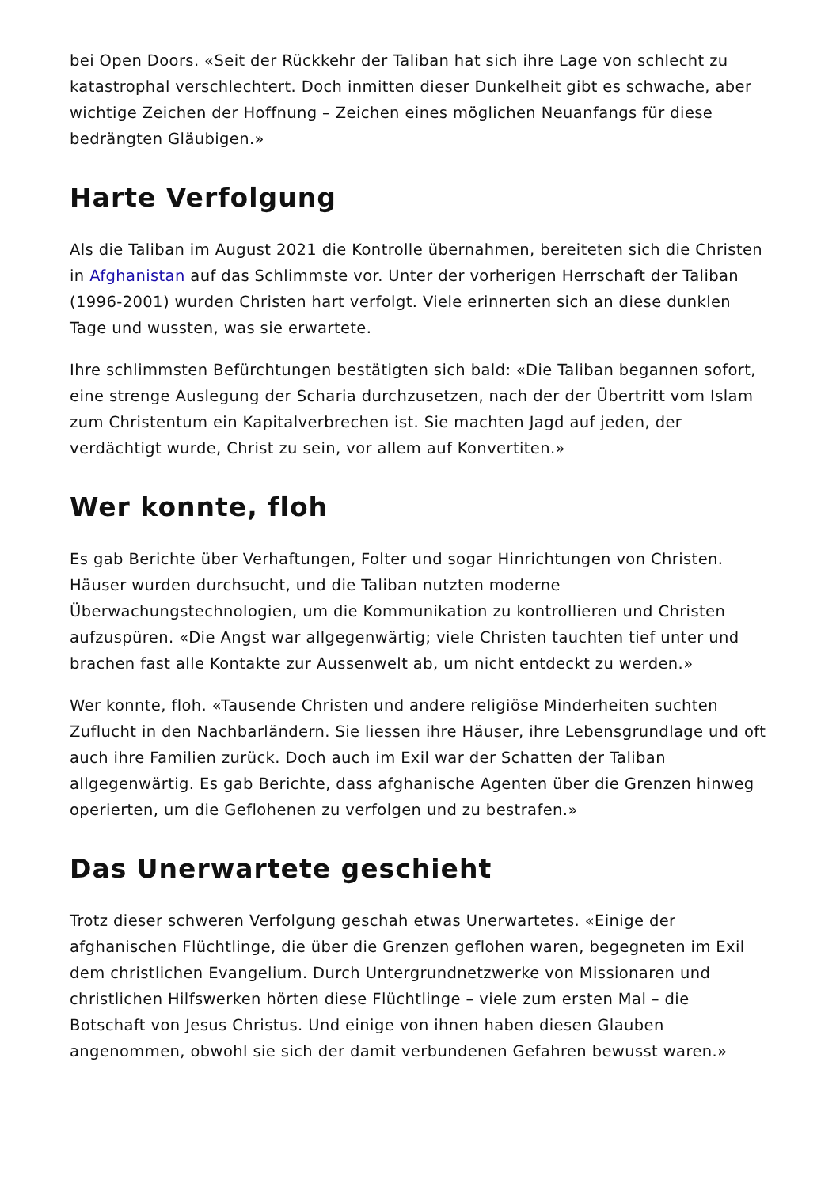bei Open Doors. «Seit der Rückkehr der Taliban hat sich ihre Lage von schlecht zu katastrophal verschlechtert. Doch inmitten dieser Dunkelheit gibt es schwache, aber wichtige Zeichen der Hoffnung – Zeichen eines möglichen Neuanfangs für diese bedrängten Gläubigen.»
Harte Verfolgung
Als die Taliban im August 2021 die Kontrolle übernahmen, bereiteten sich die Christen in Afghanistan auf das Schlimmste vor. Unter der vorherigen Herrschaft der Taliban (1996-2001) wurden Christen hart verfolgt. Viele erinnerten sich an diese dunklen Tage und wussten, was sie erwartete.
Ihre schlimmsten Befürchtungen bestätigten sich bald: «Die Taliban begannen sofort, eine strenge Auslegung der Scharia durchzusetzen, nach der der Übertritt vom Islam zum Christentum ein Kapitalverbrechen ist. Sie machten Jagd auf jeden, der verdächtigt wurde, Christ zu sein, vor allem auf Konvertiten.»
Wer konnte, floh
Es gab Berichte über Verhaftungen, Folter und sogar Hinrichtungen von Christen. Häuser wurden durchsucht, und die Taliban nutzten moderne Überwachungstechnologien, um die Kommunikation zu kontrollieren und Christen aufzuspüren. «Die Angst war allgegenwärtig; viele Christen tauchten tief unter und brachen fast alle Kontakte zur Aussenwelt ab, um nicht entdeckt zu werden.»
Wer konnte, floh. «Tausende Christen und andere religiöse Minderheiten suchten Zuflucht in den Nachbarländern. Sie liessen ihre Häuser, ihre Lebensgrundlage und oft auch ihre Familien zurück. Doch auch im Exil war der Schatten der Taliban allgegenwärtig. Es gab Berichte, dass afghanische Agenten über die Grenzen hinweg operierten, um die Geflohenen zu verfolgen und zu bestrafen.»
Das Unerwartete geschieht
Trotz dieser schweren Verfolgung geschah etwas Unerwartetes. «Einige der afghanischen Flüchtlinge, die über die Grenzen geflohen waren, begegneten im Exil dem christlichen Evangelium. Durch Untergrundnetzwerke von Missionaren und christlichen Hilfswerken hörten diese Flüchtlinge – viele zum ersten Mal – die Botschaft von Jesus Christus. Und einige von ihnen haben diesen Glauben angenommen, obwohl sie sich der damit verbundenen Gefahren bewusst waren.»